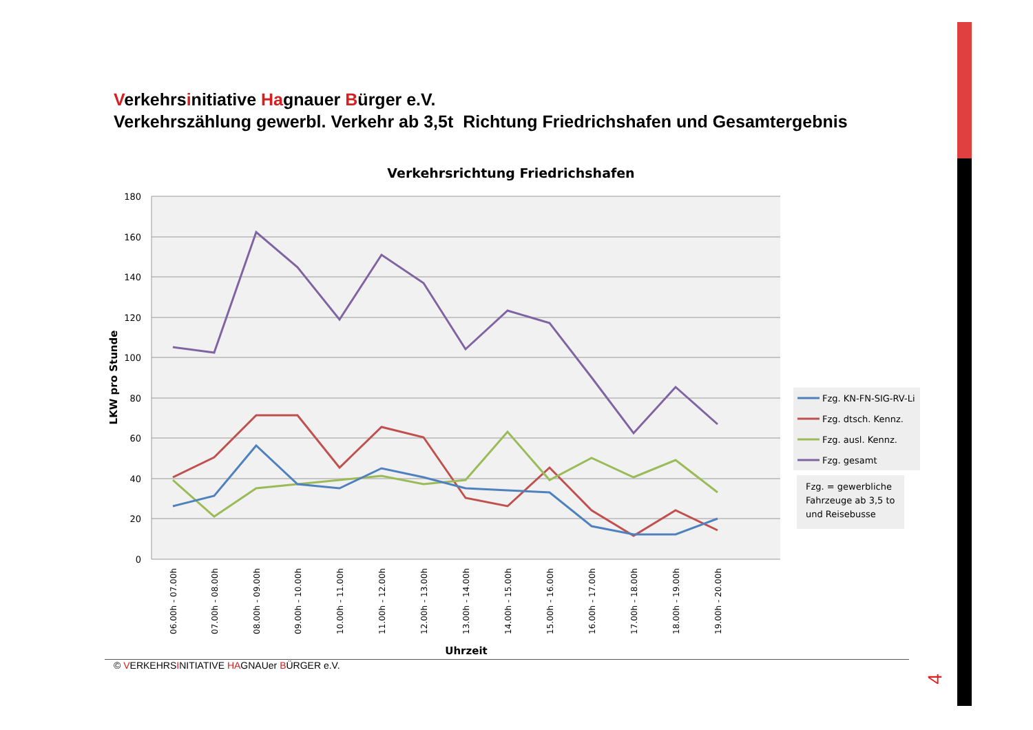Verkehrsinitiative Hagnauer Bürger e.V.
Verkehrszählung gewerbl. Verkehr ab 3,5t Richtung Friedrichshafen und Gesamtergebnis
Verkehrsrichtung Friedrichshafen
180
160
140
120
100
80
60
40
20
0
LKW pro Stunde
06.00h - 07.00h
07.00h - 08.00h
08.00h - 09.00h
09.00h - 10.00h
10.00h - 11.00h
11.00h - 12.00h
12.00h - 13.00h
13.00h - 14.00h
14.00h - 15.00h
15.00h - 16.00h
16.00h - 17.00h
17.00h - 18.00h
18.00h - 19.00h
19.00h - 20.00h
Uhrzeit
Fzg. KN-FN-SIG-RV-Li
Fzg. dtsch. Kennz.
Fzg. ausl. Kennz.
Fzg. gesamt
Fzg. = gewerbliche
Fahrzeuge ab 3,5 to
und Reisebusse
© VERKEHRSINITIATIVE HAGNAUer BÜRGER e.V.
4